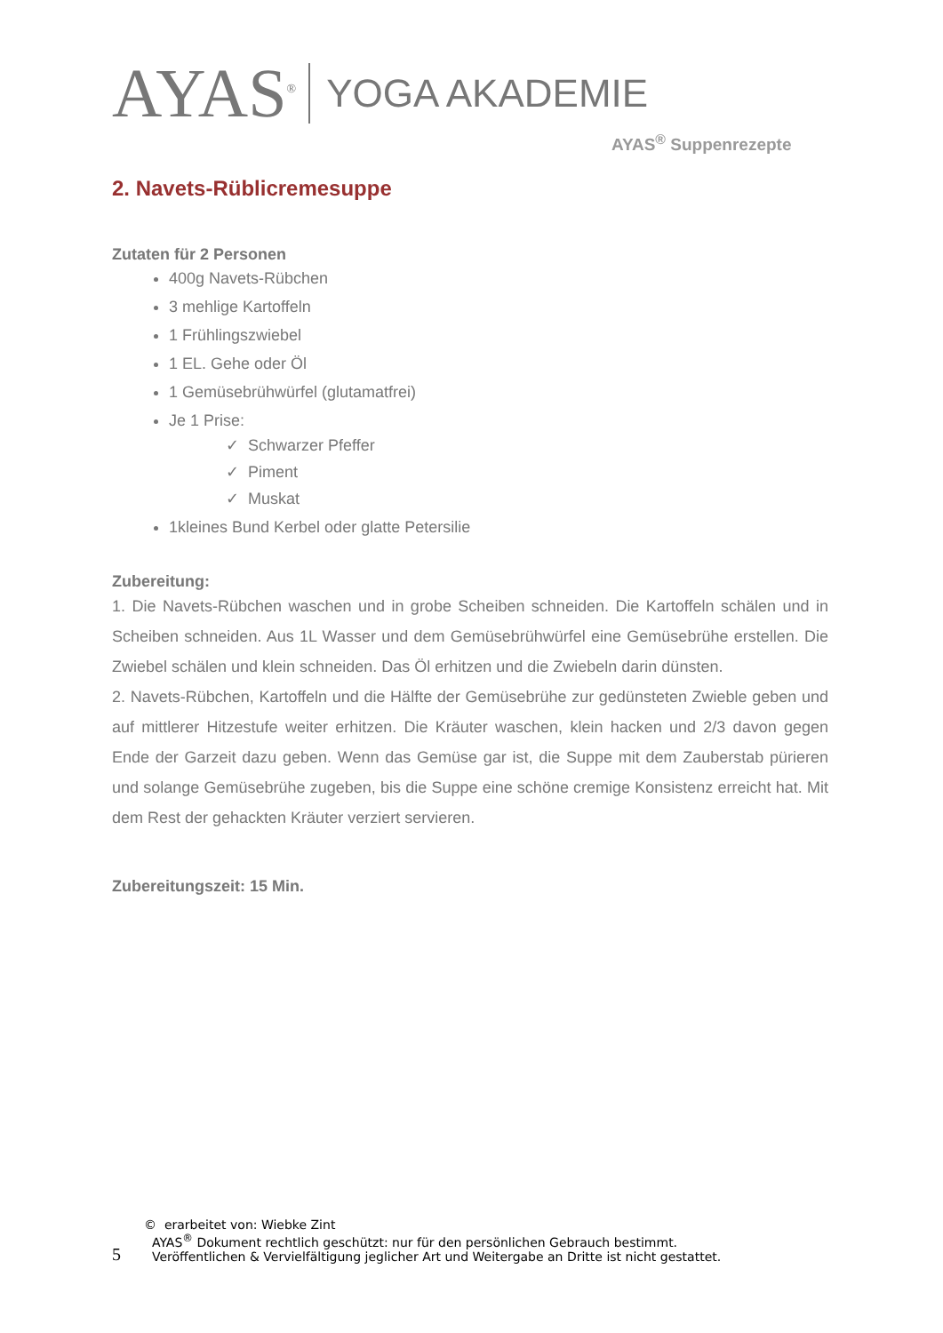AYAS<sup>®</sup>
YOGA AKADEMIE
AYAS<sup>®</sup> Suppenrezepte
2. Navets-Rüblicremesuppe
Zutaten für 2 Personen
400g Navets-Rübchen
3 mehlige Kartoffeln
1 Frühlingszwiebel
1 EL. Gehe oder Öl
1 Gemüsebrühwürfel (glutamatfrei)
Je 1 Prise:
✓ Schwarzer Pfeffer
✓ Piment
✓ Muskat
1kleines Bund Kerbel oder glatte Petersilie
Zubereitung:
1. Die Navets-Rübchen waschen und in grobe Scheiben schneiden. Die Kartoffeln schälen und in Scheiben schneiden. Aus 1L Wasser und dem Gemüsebrühwürfel eine Gemüsebrühe erstellen. Die Zwiebel schälen und klein schneiden. Das Öl erhitzen und die Zwiebeln darin dünsten.
2. Navets-Rübchen, Kartoffeln und die Hälfte der Gemüsebrühe zur gedünsteten Zwieble geben und auf mittlerer Hitzestufe weiter erhitzen. Die Kräuter waschen, klein hacken und 2/3 davon gegen Ende der Garzeit dazu geben. Wenn das Gemüse gar ist, die Suppe mit dem Zauberstab pürieren und solange Gemüsebrühe zugeben, bis die Suppe eine schöne cremige Konsistenz erreicht hat. Mit dem Rest der gehackten Kräuter verziert servieren.
Zubereitungszeit: 15 Min.
5
© erarbeitet von: Wiebke Zint
AYAS<sup>®</sup> Dokument rechtlich geschützt: nur für den persönlichen Gebrauch bestimmt.
Veröffentlichen & Vervielfältigung jeglicher Art und Weitergabe an Dritte ist nicht gestattet.